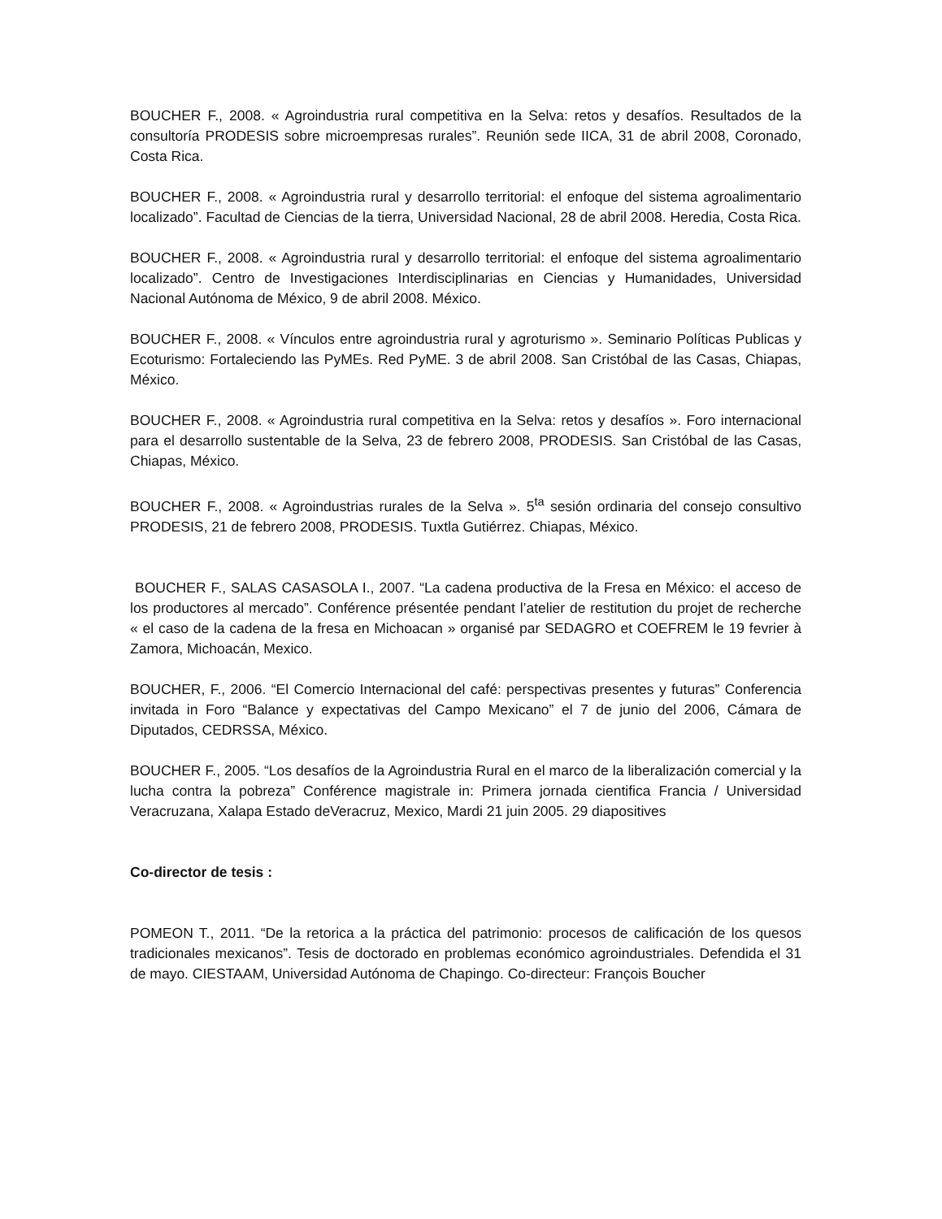BOUCHER F., 2008. « Agroindustria rural competitiva en la Selva: retos y desafíos. Resultados de la consultoría PRODESIS sobre microempresas rurales”. Reunión sede IICA, 31 de abril 2008, Coronado, Costa Rica.
BOUCHER F., 2008. « Agroindustria rural y desarrollo territorial: el enfoque del sistema agroalimentario localizado”. Facultad de Ciencias de la tierra, Universidad Nacional, 28 de abril 2008. Heredia, Costa Rica.
BOUCHER F., 2008. « Agroindustria rural y desarrollo territorial: el enfoque del sistema agroalimentario localizado”. Centro de Investigaciones Interdisciplinarias en Ciencias y Humanidades, Universidad Nacional Autónoma de México, 9 de abril 2008. México.
BOUCHER F., 2008. « Vínculos entre agroindustria rural y agroturismo ». Seminario Políticas Publicas y Ecoturismo: Fortaleciendo las PyMEs. Red PyME. 3 de abril 2008. San Cristóbal de las Casas, Chiapas, México.
BOUCHER F., 2008. « Agroindustria rural competitiva en la Selva: retos y desafíos ». Foro internacional para el desarrollo sustentable de la Selva, 23 de febrero 2008, PRODESIS. San Cristóbal de las Casas, Chiapas, México.
BOUCHER F., 2008. « Agroindustrias rurales de la Selva ». 5<sup>ta</sup> sesión ordinaria del consejo consultivo PRODESIS, 21 de febrero 2008, PRODESIS. Tuxtla Gutiérrez. Chiapas, México.
BOUCHER F., SALAS CASASOLA I., 2007. “La cadena productiva de la Fresa en México: el acceso de los productores al mercado”. Conférence présentée pendant l’atelier de restitution du projet de recherche « el caso de la cadena de la fresa en Michoacan » organisé par SEDAGRO et COEFREM le 19 fevrier à Zamora, Michoacán, Mexico.
BOUCHER, F., 2006. “El Comercio Internacional del café: perspectivas presentes y futuras” Conferencia invitada in Foro “Balance y expectativas del Campo Mexicano” el 7 de junio del 2006, Cámara de Diputados, CEDRSSA, México.
BOUCHER F., 2005. “Los desafíos de la Agroindustria Rural en el marco de la liberalización comercial y la lucha contra la pobreza” Conférence magistrale in: Primera jornada cientifica Francia / Universidad Veracruzana, Xalapa Estado deVeracruz, Mexico, Mardi 21 juin 2005. 29 diapositives
Co-director de tesis :
POMEON T., 2011. “De la retorica a la práctica del patrimonio: procesos de calificación de los quesos tradicionales mexicanos”. Tesis de doctorado en problemas económico agroindustriales. Defendida el 31 de mayo. CIESTAAM, Universidad Autónoma de Chapingo. Co-directeur: François Boucher